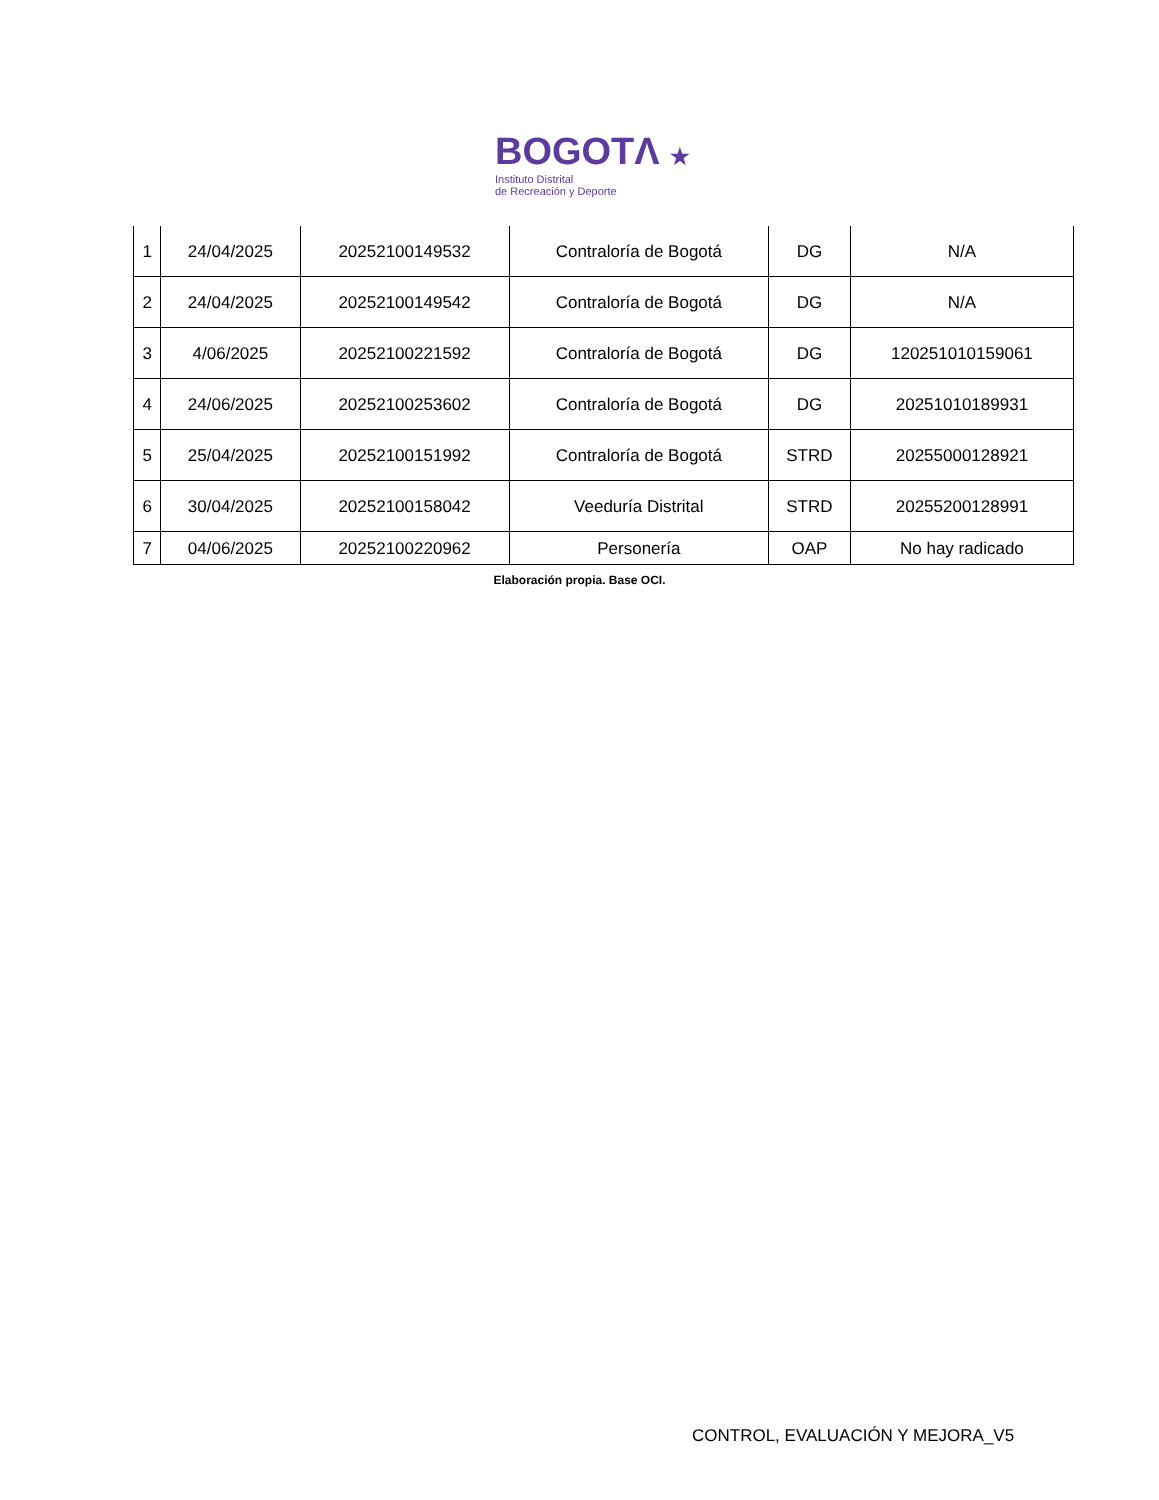BOGOTΛ ★
Instituto Distrital
de Recreación y Deporte
| 1 | 24/04/2025 | 20252100149532 | Contraloría de Bogotá | DG | N/A |
| 2 | 24/04/2025 | 20252100149542 | Contraloría de Bogotá | DG | N/A |
| 3 | 4/06/2025 | 20252100221592 | Contraloría de Bogotá | DG | 120251010159061 |
| 4 | 24/06/2025 | 20252100253602 | Contraloría de Bogotá | DG | 20251010189931 |
| 5 | 25/04/2025 | 20252100151992 | Contraloría de Bogotá | STRD | 20255000128921 |
| 6 | 30/04/2025 | 20252100158042 | Veeduría Distrital | STRD | 20255200128991 |
| 7 | 04/06/2025 | 20252100220962 | Personería | OAP | No hay radicado |
Elaboración propia. Base OCI.
CONTROL, EVALUACIÓN Y MEJORA_V5